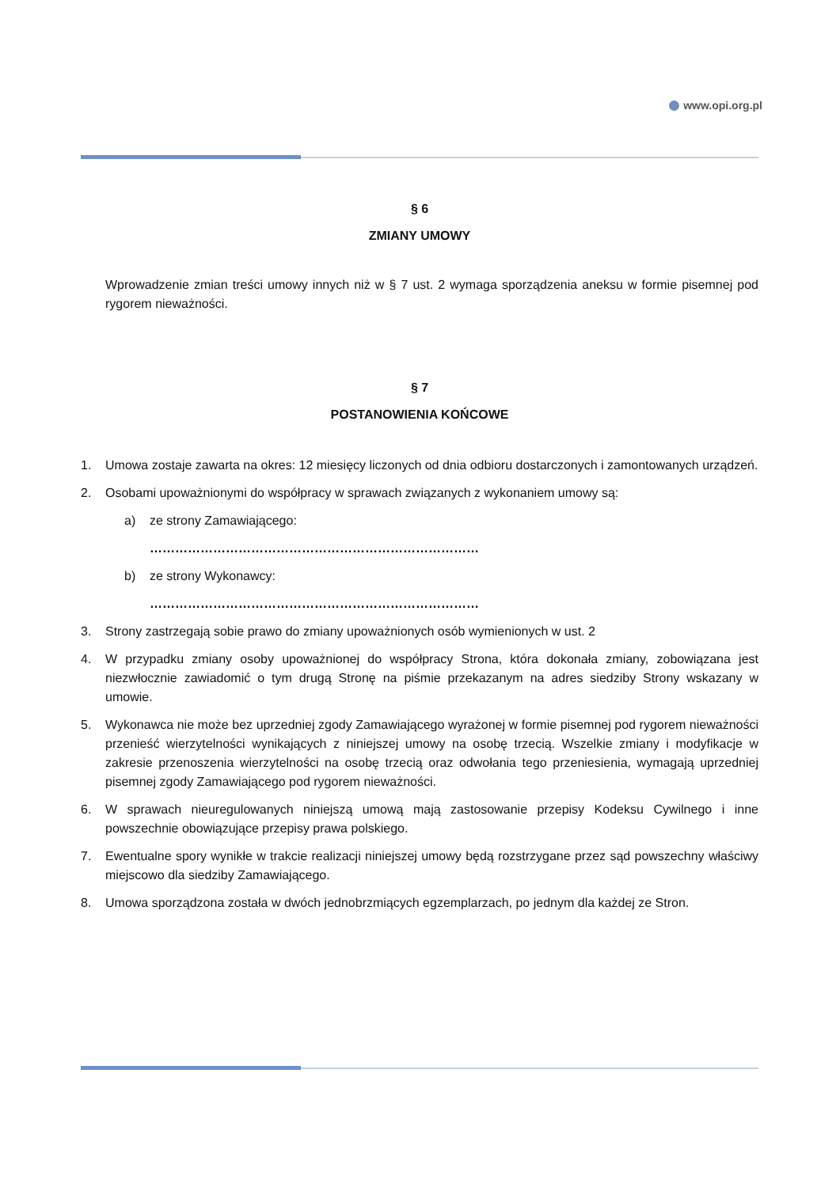www.opi.org.pl
§ 6
ZMIANY UMOWY
Wprowadzenie zmian treści umowy innych niż w § 7 ust. 2 wymaga sporządzenia aneksu w formie pisemnej pod rygorem nieważności.
§ 7
POSTANOWIENIA KOŃCOWE
1. Umowa zostaje zawarta na okres: 12 miesięcy liczonych od dnia odbioru dostarczonych i zamontowanych urządzeń.
2. Osobami upoważnionymi do współpracy w sprawach związanych z wykonaniem umowy są:
a) ze strony Zamawiającego:
……………………………………………………………………
b) ze strony Wykonawcy:
……………………………………………………………………
3. Strony zastrzegają sobie prawo do zmiany upoważnionych osób wymienionych w ust. 2
4. W przypadku zmiany osoby upoważnionej do współpracy Strona, która dokonała zmiany, zobowiązana jest niezwłocznie zawiadomić o tym drugą Stronę na piśmie przekazanym na adres siedziby Strony wskazany w umowie.
5. Wykonawca nie może bez uprzedniej zgody Zamawiającego wyrażonej w formie pisemnej pod rygorem nieważności przenieść wierzytelności wynikających z niniejszej umowy na osobę trzecią. Wszelkie zmiany i modyfikacje w zakresie przenoszenia wierzytelności na osobę trzecią oraz odwołania tego przeniesienia, wymagają uprzedniej pisemnej zgody Zamawiającego pod rygorem nieważności.
6. W sprawach nieuregulowanych niniejszą umową mają zastosowanie przepisy Kodeksu Cywilnego i inne powszechnie obowiązujące przepisy prawa polskiego.
7. Ewentualne spory wynikłe w trakcie realizacji niniejszej umowy będą rozstrzygane przez sąd powszechny właściwy miejscowo dla siedziby Zamawiającego.
8. Umowa sporządzona została w dwóch jednobrzmiących egzemplarzach, po jednym dla każdej ze Stron.